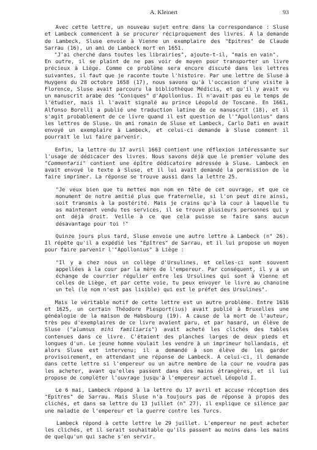A. Kleinert 93
Avec cette lettre, un nouveau sujet entre dans la correspondance : Sluse et Lambeck commencent à se procurer réciproquement des livres. A la demande de Lambeck, Sluse envoie à Vienne un exemplaire des "Epitres" de Claude Sarrau (16), un ami de Lambeck mort en 1651.
"J'ai cherché dans toutes les librairies", ajoute-t-il, "mais en vain".
En outre, il se plaint de ne pas voir de moyen pour transporter un livre précieux à Liège. Comme ce problème sera encore discuté dans les lettres suivantes, il faut que je raconte toute l'histoire. Par une lettre de Sluse à Huygens du 28 octobre 1658 (17), nous savons qu'à l'occasion d'une visite à Florence, Sluse avait parcouru la bibliothèque Médicis, et qu'il y avait vu un manuscrit arabe des "Coniques" d'Apollonius. Il n'avait pas eu le temps de l'étudier, mais il l'avait signalé au prince Léopold de Toscane. En 1661, Alfonso Borelli a publié une traduction latine de ce manuscrit (18), et il s'agit probablement de ce livre quand il est question de l'"Apollonius" dans les lettres de Sluse. Un ami romain de Sluse et Lambeck, Carlo Dati en avait envoyé un exemplaire à Lambeck, et celui-ci demande à Sluse comment il pourrait le lui faire parvenir.
Enfin, la lettre du 17 avril 1663 contient une réflexion intéressante sur l'usage de dédicacer des livres. Nous savons déjà que le premier volume des "Commentarii" contient une épître dédicatoire adressée à Sluse. Lambeck en avait envoyé le texte à Sluse, et il lui avait demandé la permission de le faire imprimer. La réponse se trouve aussi dans la lettre 25.
"Je veux bien que tu mettes mon nom en tête de cet ouvrage, et que ce monument de notre amitié plus que fraternelle, si l'on peut dire ainsi, soit transmis à la postérité. Mais je crains qu'à la cour à laquelle tu as maintenant vendu tes services, il se trouve plusieurs personnes qui y ont déjà droit. Veille à ce que cela puisse se faire sans aucun désavantage pour toi !"
Quinze jours plus tard, Sluse envoie une autre lettre à Lambeck (n° 26). Il répète qu'il a expédié les "Epîtres" de Sarrau, et il lui propose un moyen pour faire parvenir l'"Apollonius" à Liège :
"Il y a chez nous un collège d'Ursulines, et celles-ci sont souvent appellées à la cour par la mère de l'empereur. Par conséquent, il y a un échange de courrier régulier entre les Ursulines qui sont à Vienne et celles de Liège, et par cette voie, tu peux envoyer le livre au chanoine un tel (le nom n'est pas lisible) qui est le préfet des Ursulines".
Mais le véritable motif de cette lettre est un autre problème. Entre 1616 et 1625, un certain Théodore Piesport(ius) avait publié à Bruxelles une généalogie de la maison de Habsbourg (19). A cause de la mort de l'auteur, très peu d'exemplaires de ce livre avaient paru, et par hasard, un élève de Sluse ("alumnus mihi familiaris") avait acheté les clichés des tables contenues dans ce livre. C'étaient des planches larges de deux pieds et longues d'un. Le jeune homme voulait les vendre à un imprimeur hollandais, et alors Sluse est intervenu; il a demandé à son élève de les garder provisoirement, en attendant une réponse de Lambeck. A celui-ci, il demande dans cette lettre si l'empereur ou un autre membre de la cour ne voudra pas les acheter, avant qu'elles passent dans des mains étrangères, et il lui propose de compléter l'ouvrage jusqu'à l'empereur actuel Léopold I.
Le 6 mai, Lambeck répond à la lettre du 17 avril et accuse réception des "Epitres" de Sarrau. Mais Sluse n'a toujours pas de réponse à propos des clichés, et dans sa lettre du 13 juillet (n° 27), il explique ce silence par une maladie de l'empereur et la guerre contre les Turcs.
Lambeck répond à cette lettre le 29 juillet. L'empereur ne peut acheter les clichés, et il serait souhaitable qu'ils passent au moins dans les mains de quelqu'un qui sache s'en servir.